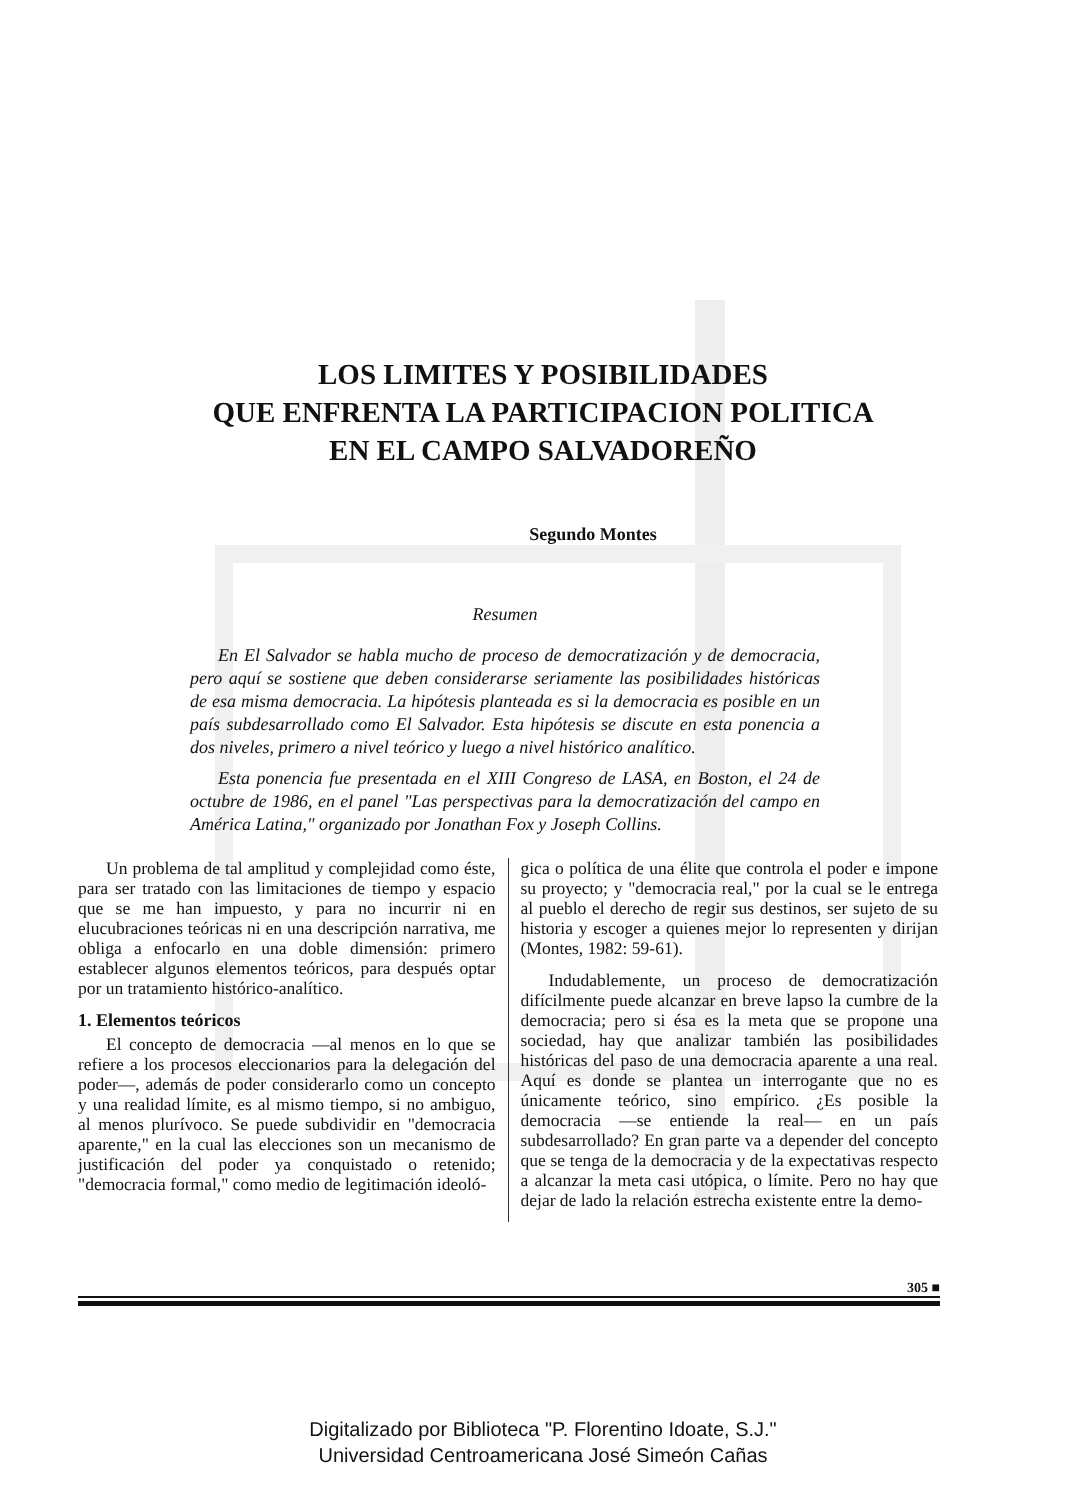LOS LIMITES Y POSIBILIDADES
QUE ENFRENTA LA PARTICIPACION POLITICA
EN EL CAMPO SALVADOREÑO
Segundo Montes
Resumen
En El Salvador se habla mucho de proceso de democratización y de democracia, pero aquí se sostiene que deben considerarse seriamente las posibilidades históricas de esa misma democracia. La hipótesis planteada es si la democracia es posible en un país subdesarrollado como El Salvador. Esta hipótesis se discute en esta ponencia a dos niveles, primero a nivel teórico y luego a nivel histórico analítico.
Esta ponencia fue presentada en el XIII Congreso de LASA, en Boston, el 24 de octubre de 1986, en el panel "Las perspectivas para la democratización del campo en América Latina," organizado por Jonathan Fox y Joseph Collins.
Un problema de tal amplitud y complejidad como éste, para ser tratado con las limitaciones de tiempo y espacio que se me han impuesto, y para no incurrir ni en elucubraciones teóricas ni en una descripción narrativa, me obliga a enfocarlo en una doble dimensión: primero establecer algunos elementos teóricos, para después optar por un tratamiento histórico-analítico.
1. Elementos teóricos
El concepto de democracia —al menos en lo que se refiere a los procesos eleccionarios para la delegación del poder—, además de poder considerarlo como un concepto y una realidad límite, es al mismo tiempo, si no ambiguo, al menos plurívoco. Se puede subdividir en "democracia aparente," en la cual las elecciones son un mecanismo de justificación del poder ya conquistado o retenido; "democracia formal," como medio de legitimación ideoló-
gica o política de una élite que controla el poder e impone su proyecto; y "democracia real," por la cual se le entrega al pueblo el derecho de regir sus destinos, ser sujeto de su historia y escoger a quienes mejor lo representen y dirijan (Montes, 1982: 59-61).
Indudablemente, un proceso de democratización difícilmente puede alcanzar en breve lapso la cumbre de la democracia; pero si ésa es la meta que se propone una sociedad, hay que analizar también las posibilidades históricas del paso de una democracia aparente a una real. Aquí es donde se plantea un interrogante que no es únicamente teórico, sino empírico. ¿Es posible la democracia —se entiende la real— en un país subdesarrollado? En gran parte va a depender del concepto que se tenga de la democracia y de la expectativas respecto a alcanzar la meta casi utópica, o límite. Pero no hay que dejar de lado la relación estrecha existente entre la demo-
305 ■
Digitalizado por Biblioteca "P. Florentino Idoate, S.J."
Universidad Centroamericana José Simeón Cañas